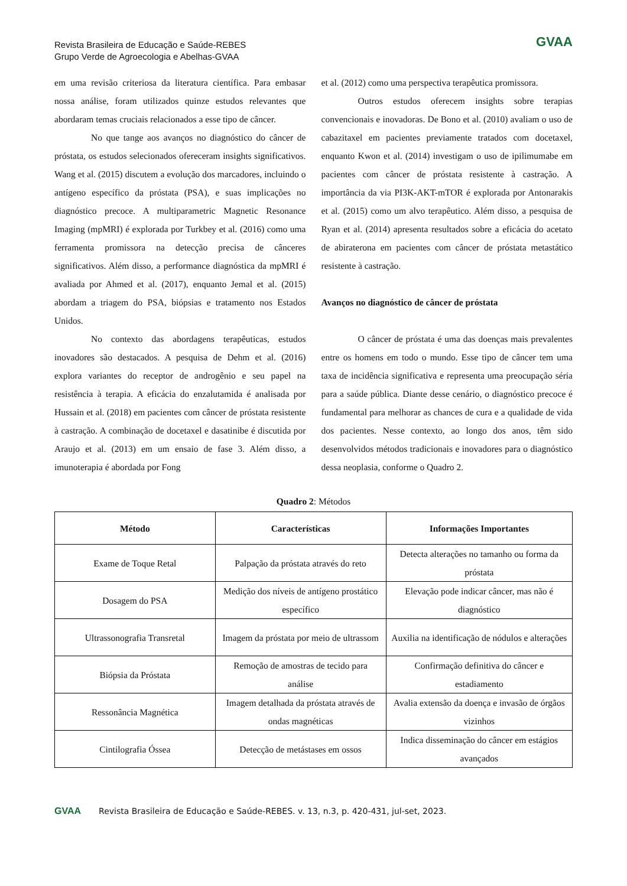Revista Brasileira de Educação e Saúde-REBES
Grupo Verde de Agroecologia e Abelhas-GVAA
GVAA
em uma revisão criteriosa da literatura científica. Para embasar nossa análise, foram utilizados quinze estudos relevantes que abordaram temas cruciais relacionados a esse tipo de câncer.
No que tange aos avanços no diagnóstico do câncer de próstata, os estudos selecionados ofereceram insights significativos. Wang et al. (2015) discutem a evolução dos marcadores, incluindo o antígeno específico da próstata (PSA), e suas implicações no diagnóstico precoce. A multiparametric Magnetic Resonance Imaging (mpMRI) é explorada por Turkbey et al. (2016) como uma ferramenta promissora na detecção precisa de cânceres significativos. Além disso, a performance diagnóstica da mpMRI é avaliada por Ahmed et al. (2017), enquanto Jemal et al. (2015) abordam a triagem do PSA, biópsias e tratamento nos Estados Unidos.
No contexto das abordagens terapêuticas, estudos inovadores são destacados. A pesquisa de Dehm et al. (2016) explora variantes do receptor de androgênio e seu papel na resistência à terapia. A eficácia do enzalutamida é analisada por Hussain et al. (2018) em pacientes com câncer de próstata resistente à castração. A combinação de docetaxel e dasatinibe é discutida por Araujo et al. (2013) em um ensaio de fase 3. Além disso, a imunoterapia é abordada por Fong
et al. (2012) como uma perspectiva terapêutica promissora.
Outros estudos oferecem insights sobre terapias convencionais e inovadoras. De Bono et al. (2010) avaliam o uso de cabazitaxel em pacientes previamente tratados com docetaxel, enquanto Kwon et al. (2014) investigam o uso de ipilimumabe em pacientes com câncer de próstata resistente à castração. A importância da via PI3K-AKT-mTOR é explorada por Antonarakis et al. (2015) como um alvo terapêutico. Além disso, a pesquisa de Ryan et al. (2014) apresenta resultados sobre a eficácia do acetato de abiraterona em pacientes com câncer de próstata metastático resistente à castração.
Avanços no diagnóstico de câncer de próstata
O câncer de próstata é uma das doenças mais prevalentes entre os homens em todo o mundo. Esse tipo de câncer tem uma taxa de incidência significativa e representa uma preocupação séria para a saúde pública. Diante desse cenário, o diagnóstico precoce é fundamental para melhorar as chances de cura e a qualidade de vida dos pacientes. Nesse contexto, ao longo dos anos, têm sido desenvolvidos métodos tradicionais e inovadores para o diagnóstico dessa neoplasia, conforme o Quadro 2.
Quadro 2: Métodos
| Método | Características | Informações Importantes |
| --- | --- | --- |
| Exame de Toque Retal | Palpação da próstata através do reto | Detecta alterações no tamanho ou forma da próstata |
| Dosagem do PSA | Medição dos níveis de antígeno prostático específico | Elevação pode indicar câncer, mas não é diagnóstico |
| Ultrassonografia Transretal | Imagem da próstata por meio de ultrassom | Auxilia na identificação de nódulos e alterações |
| Biópsia da Próstata | Remoção de amostras de tecido para análise | Confirmação definitiva do câncer e estadiamento |
| Ressonância Magnética | Imagem detalhada da próstata através de ondas magnéticas | Avalia extensão da doença e invasão de órgãos vizinhos |
| Cintilografia Óssea | Detecção de metástases em ossos | Indica disseminação do câncer em estágios avançados |
GVAA Revista Brasileira de Educação e Saúde-REBES. v. 13, n.3, p. 420-431, jul-set, 2023.